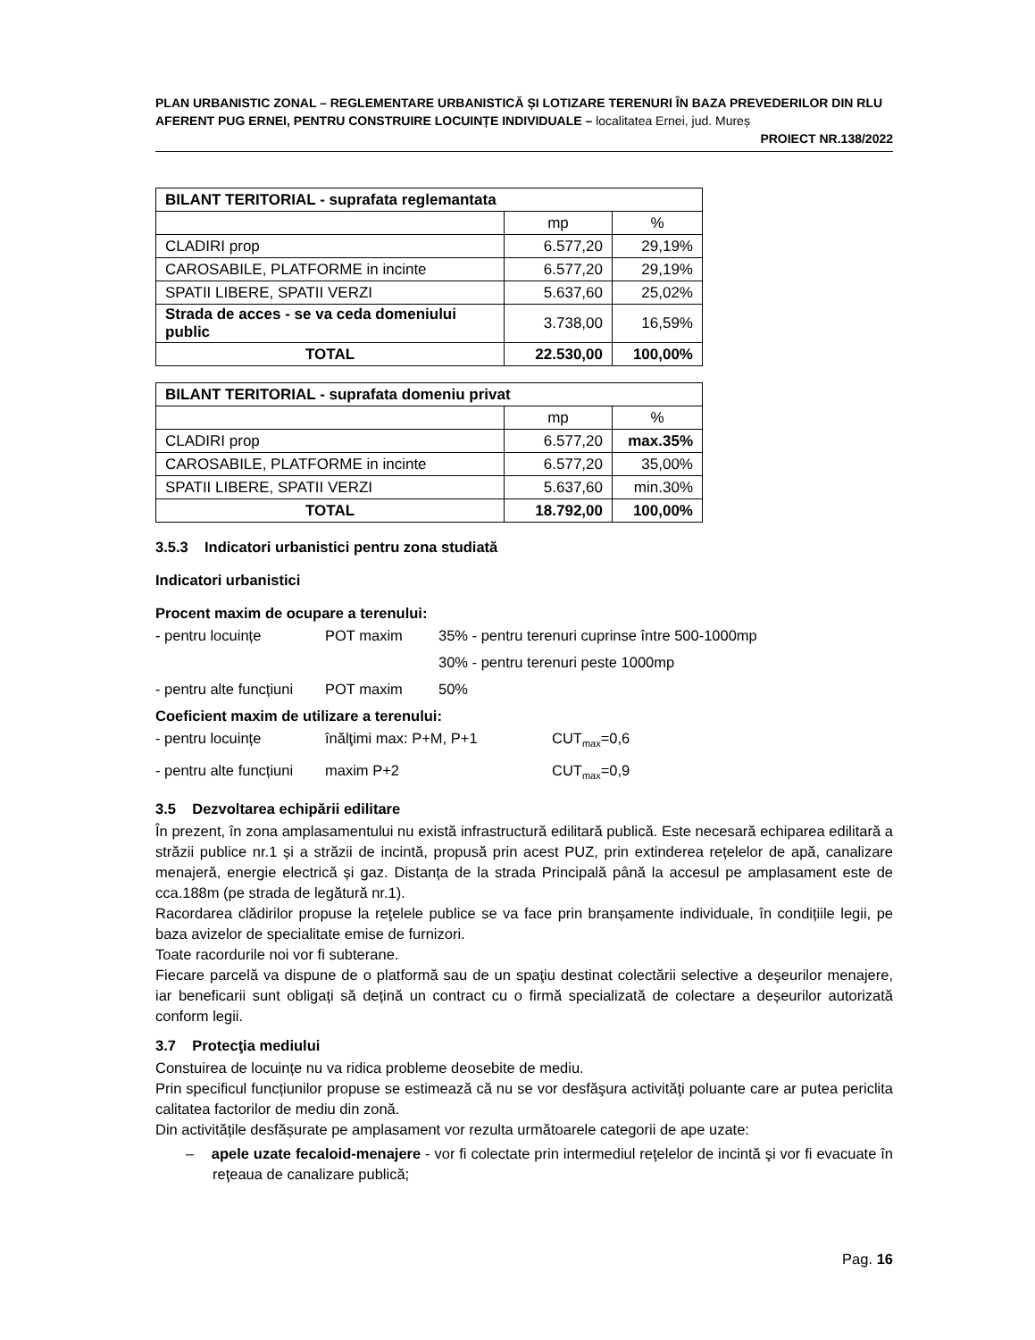PLAN URBANISTIC ZONAL – REGLEMENTARE URBANISTICĂ ȘI LOTIZARE TERENURI ÎN BAZA PREVEDERILOR DIN RLU AFERENT PUG ERNEI, PENTRU CONSTRUIRE LOCUINȚE INDIVIDUALE – localitatea Ernei, jud. Mureș
PROIECT NR.138/2022
| BILANT TERITORIAL - suprafata reglemantata | | |
| --- | --- | --- |
| | mp | % |
| CLADIRI prop | 6.577,20 | 29,19% |
| CAROSABILE, PLATFORME in incinte | 6.577,20 | 29,19% |
| SPATII LIBERE, SPATII VERZI | 5.637,60 | 25,02% |
| Strada de acces - se va ceda domeniului public | 3.738,00 | 16,59% |
| TOTAL | 22.530,00 | 100,00% |
| BILANT TERITORIAL - suprafata domeniu privat | | |
| --- | --- | --- |
| | mp | % |
| CLADIRI prop | 6.577,20 | max.35% |
| CAROSABILE, PLATFORME in incinte | 6.577,20 | 35,00% |
| SPATII LIBERE, SPATII VERZI | 5.637,60 | min.30% |
| TOTAL | 18.792,00 | 100,00% |
3.5.3 Indicatori urbanistici pentru zona studiată
Indicatori urbanistici
Procent maxim de ocupare a terenului:
- pentru locuințe POT maxim 35% - pentru terenuri cuprinse între 500-1000mp
30% - pentru terenuri peste 1000mp
- pentru alte funcțiuni POT maxim 50%
Coeficient maxim de utilizare a terenului:
- pentru locuințe înălţimi max: P+M, P+1 CUT<sub>max</sub>=0,6
- pentru alte funcțiuni maxim P+2 CUT<sub>max</sub>=0,9
3.5 Dezvoltarea echipării edilitare
În prezent, în zona amplasamentului nu există infrastructură edilitară publică. Este necesară echiparea edilitară a străzii publice nr.1 și a străzii de incintă, propusă prin acest PUZ, prin extinderea rețelelor de apă, canalizare menajeră, energie electrică și gaz. Distanța de la strada Principală până la accesul pe amplasament este de cca.188m (pe strada de legătură nr.1).
Racordarea clădirilor propuse la reţelele publice se va face prin branșamente individuale, în condițiile legii, pe baza avizelor de specialitate emise de furnizori.
Toate racordurile noi vor fi subterane.
Fiecare parcelă va dispune de o platformă sau de un spaţiu destinat colectării selective a deşeurilor menajere, iar beneficarii sunt obligați să dețină un contract cu o firmă specializată de colectare a deșeurilor autorizată conform legii.
3.7 Protecţia mediului
Constuirea de locuințe nu va ridica probleme deosebite de mediu.
Prin specificul funcțiunilor propuse se estimează că nu se vor desfăşura activităţi poluante care ar putea periclita calitatea factorilor de mediu din zonă.
Din activitățile desfășurate pe amplasament vor rezulta următoarele categorii de ape uzate:
– apele uzate fecaloid-menajere - vor fi colectate prin intermediul reţelelor de incintă şi vor fi evacuate în reţeaua de canalizare publică;
Pag. 16